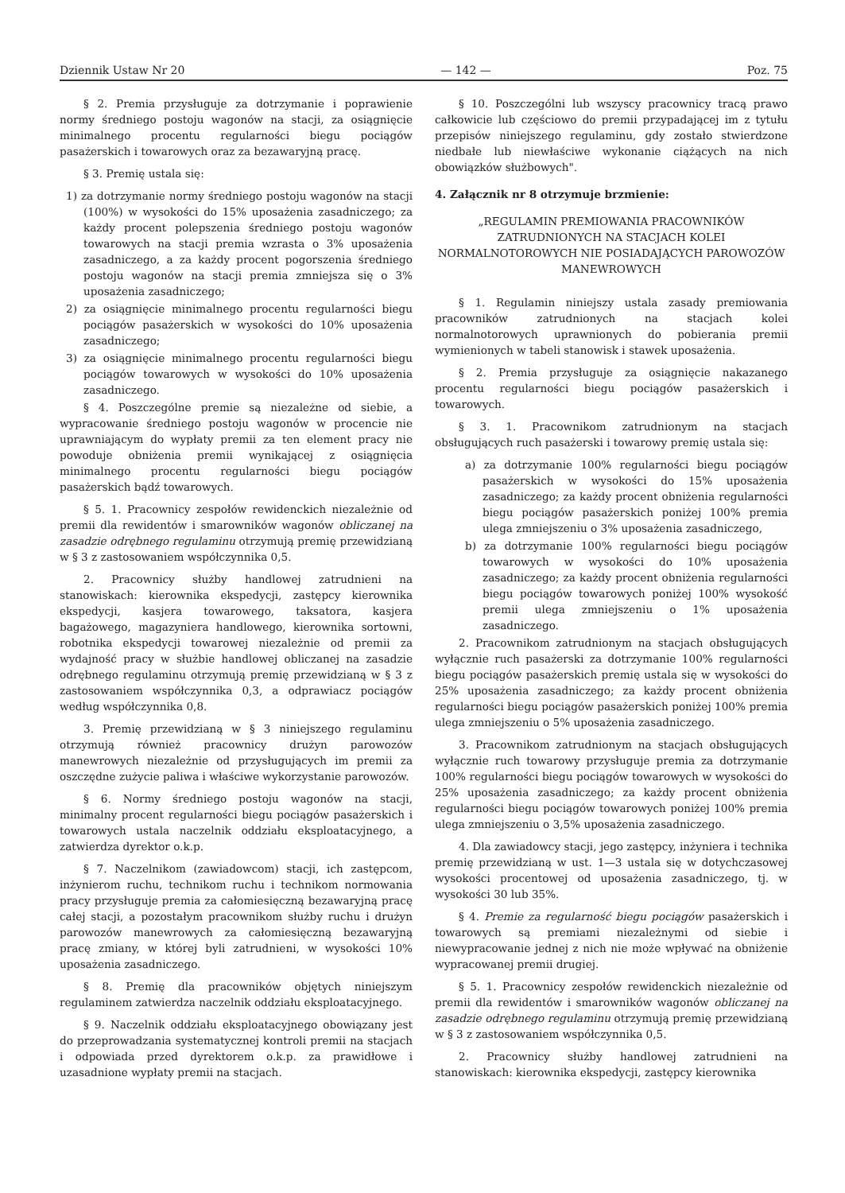Dziennik Ustaw Nr 20 — 142 — Poz. 75
§ 2. Premia przysługuje za dotrzymanie i poprawienie normy średniego postoju wagonów na stacji, za osiągnięcie minimalnego procentu regularności biegu pociągów pasażerskich i towarowych oraz za bezawaryjną pracę.
§ 3. Premię ustala się:
1) za dotrzymanie normy średniego postoju wagonów na stacji (100%) w wysokości do 15% uposażenia zasadniczego; za każdy procent polepszenia średniego postoju wagonów towarowych na stacji premia wzrasta o 3% uposażenia zasadniczego, a za każdy procent pogorszenia średniego postoju wagonów na stacji premia zmniejsza się o 3% uposażenia zasadniczego;
2) za osiągnięcie minimalnego procentu regularności biegu pociągów pasażerskich w wysokości do 10% uposażenia zasadniczego;
3) za osiągnięcie minimalnego procentu regularności biegu pociągów towarowych w wysokości do 10% uposażenia zasadniczego.
§ 4. Poszczególne premie są niezależne od siebie, a wypracowanie średniego postoju wagonów w procencie nie uprawniającym do wypłaty premii za ten element pracy nie powoduje obniżenia premii wynikającej z osiągnięcia minimalnego procentu regularności biegu pociągów pasażerskich bądź towarowych.
§ 5. 1. Pracownicy zespołów rewidenckich niezależnie od premii dla rewidentów i smarowników wagonów obliczanej na zasadzie odrębnego regulaminu otrzymują premię przewidzianą w § 3 z zastosowaniem współczynnika 0,5.
2. Pracownicy służby handlowej zatrudnieni na stanowiskach: kierownika ekspedycji, zastępcy kierownika ekspedycji, kasjera towarowego, taksatora, kasjera bagażowego, magazyniera handlowego, kierownika sortowni, robotnika ekspedycji towarowej niezależnie od premii za wydajność pracy w służbie handlowej obliczanej na zasadzie odrębnego regulaminu otrzymują premię przewidzianą w § 3 z zastosowaniem współczynnika 0,3, a odprawiacz pociągów według współczynnika 0,8.
3. Premię przewidzianą w § 3 niniejszego regulaminu otrzymują również pracownicy drużyn parowozów manewrowych niezależnie od przysługujących im premii za oszczędne zużycie paliwa i właściwe wykorzystanie parowozów.
§ 6. Normy średniego postoju wagonów na stacji, minimalny procent regularności biegu pociągów pasażerskich i towarowych ustala naczelnik oddziału eksploatacyjnego, a zatwierdza dyrektor o.k.p.
§ 7. Naczelnikom (zawiadowcom) stacji, ich zastępcom, inżynierom ruchu, technikom ruchu i technikom normowania pracy przysługuje premia za całomiesięczną bezawaryjną pracę całej stacji, a pozostałym pracownikom służby ruchu i drużyn parowozów manewrowych za całomiesięczną bezawaryjną pracę zmiany, w której byli zatrudnieni, w wysokości 10% uposażenia zasadniczego.
§ 8. Premię dla pracowników objętych niniejszym regulaminem zatwierdza naczelnik oddziału eksploatacyjnego.
§ 9. Naczelnik oddziału eksploatacyjnego obowiązany jest do przeprowadzania systematycznej kontroli premii na stacjach i odpowiada przed dyrektorem o.k.p. za prawidłowe i uzasadnione wypłaty premii na stacjach.
§ 10. Poszczególni lub wszyscy pracownicy tracą prawo całkowicie lub częściowo do premii przypadającej im z tytułu przepisów niniejszego regulaminu, gdy zostało stwierdzone niedbałe lub niewłaściwe wykonanie ciążących na nich obowiązków służbowych".
4. Załącznik nr 8 otrzymuje brzmienie:
„REGULAMIN PREMIOWANIA PRACOWNIKÓW ZATRUDNIONYCH NA STACJACH KOLEI NORMALNOTOROWYCH NIE POSIADAJĄCYCH PAROWOZÓW MANEWROWYCH
§ 1. Regulamin niniejszy ustala zasady premiowania pracowników zatrudnionych na stacjach kolei normalnotorowych uprawnionych do pobierania premii wymienionych w tabeli stanowisk i stawek uposażenia.
§ 2. Premia przysługuje za osiągnięcie nakazanego procentu regularności biegu pociągów pasażerskich i towarowych.
§ 3. 1. Pracownikom zatrudnionym na stacjach obsługujących ruch pasażerski i towarowy premię ustala się:
a) za dotrzymanie 100% regularności biegu pociągów pasażerskich w wysokości do 15% uposażenia zasadniczego; za każdy procent obniżenia regularności biegu pociągów pasażerskich poniżej 100% premia ulega zmniejszeniu o 3% uposażenia zasadniczego,
b) za dotrzymanie 100% regularności biegu pociągów towarowych w wysokości do 10% uposażenia zasadniczego; za każdy procent obniżenia regularności biegu pociągów towarowych poniżej 100% wysokość premii ulega zmniejszeniu o 1% uposażenia zasadniczego.
2. Pracownikom zatrudnionym na stacjach obsługujących wyłącznie ruch pasażerski za dotrzymanie 100% regularności biegu pociągów pasażerskich premię ustala się w wysokości do 25% uposażenia zasadniczego; za każdy procent obniżenia regularności biegu pociągów pasażerskich poniżej 100% premia ulega zmniejszeniu o 5% uposażenia zasadniczego.
3. Pracownikom zatrudnionym na stacjach obsługujących wyłącznie ruch towarowy przysługuje premia za dotrzymanie 100% regularności biegu pociągów towarowych w wysokości do 25% uposażenia zasadniczego; za każdy procent obniżenia regularności biegu pociągów towarowych poniżej 100% premia ulega zmniejszeniu o 3,5% uposażenia zasadniczego.
4. Dla zawiadowcy stacji, jego zastępcy, inżyniera i technika premię przewidzianą w ust. 1—3 ustala się w dotychczasowej wysokości procentowej od uposażenia zasadniczego, tj. w wysokości 30 lub 35%.
§ 4. Premie za regularność biegu pociągów pasażerskich i towarowych są premiami niezależnymi od siebie i niewypracowanie jednej z nich nie może wpływać na obniżenie wypracowanej premii drugiej.
§ 5. 1. Pracownicy zespołów rewidenckich niezależnie od premii dla rewidentów i smarowników wagonów obliczanej na zasadzie odrębnego regulaminu otrzymują premię przewidzianą w § 3 z zastosowaniem współczynnika 0,5.
2. Pracownicy służby handlowej zatrudnieni na stanowiskach: kierownika ekspedycji, zastępcy kierownika